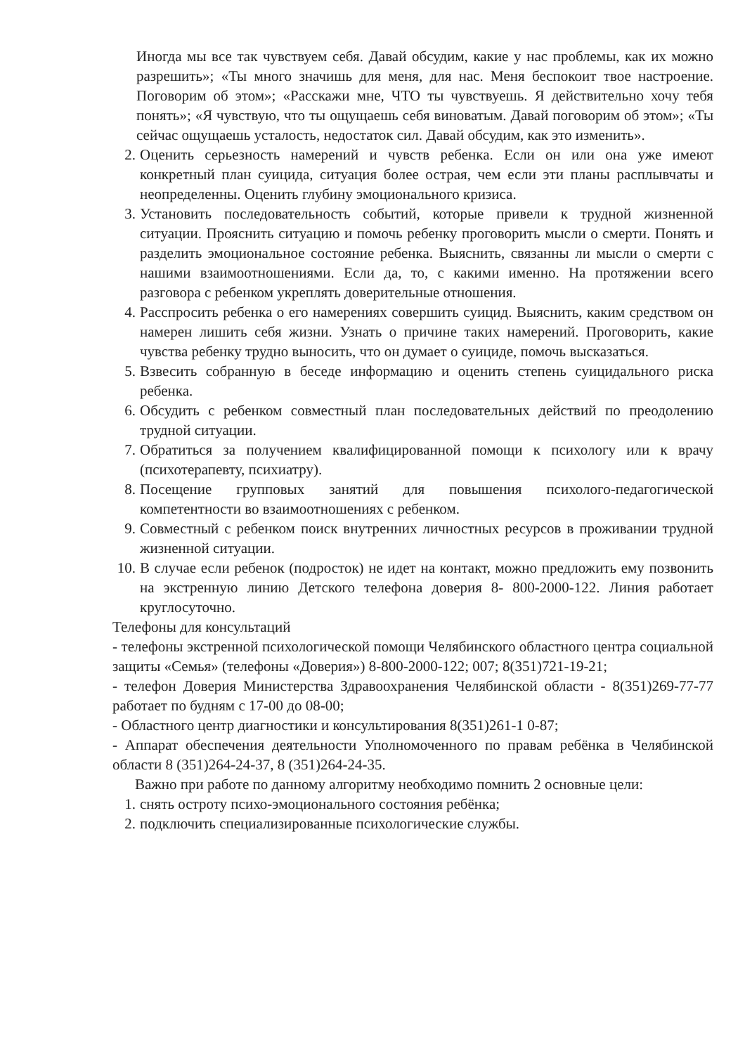Иногда мы все так чувствуем себя. Давай обсудим, какие у нас проблемы, как их можно разрешить»; «Ты много значишь для меня, для нас. Меня беспокоит твое настроение. Поговорим об этом»; «Расскажи мне, ЧТО ты чувствуешь. Я действительно хочу тебя понять»; «Я чувствую, что ты ощущаешь себя виноватым. Давай поговорим об этом»; «Ты сейчас ощущаешь усталость, недостаток сил. Давай обсудим, как это изменить».
2. Оценить серьезность намерений и чувств ребенка. Если он или она уже имеют конкретный план суицида, ситуация более острая, чем если эти планы расплывчаты и неопределенны. Оценить глубину эмоционального кризиса.
3. Установить последовательность событий, которые привели к трудной жизненной ситуации. Прояснить ситуацию и помочь ребенку проговорить мысли о смерти. Понять и разделить эмоциональное состояние ребенка. Выяснить, связанны ли мысли о смерти с нашими взаимоотношениями. Если да, то, с какими именно. На протяжении всего разговора с ребенком укреплять доверительные отношения.
4. Расспросить ребенка о его намерениях совершить суицид. Выяснить, каким средством он намерен лишить себя жизни. Узнать о причине таких намерений. Проговорить, какие чувства ребенку трудно выносить, что он думает о суициде, помочь высказаться.
5. Взвесить собранную в беседе информацию и оценить степень суицидального риска ребенка.
6. Обсудить с ребенком совместный план последовательных действий по преодолению трудной ситуации.
7. Обратиться за получением квалифицированной помощи к психологу или к врачу (психотерапевту, психиатру).
8. Посещение групповых занятий для повышения психолого-педагогической компетентности во взаимоотношениях с ребенком.
9. Совместный с ребенком поиск внутренних личностных ресурсов в проживании трудной жизненной ситуации.
10. В случае если ребенок (подросток) не идет на контакт, можно предложить ему позвонить на экстренную линию Детского телефона доверия 8- 800-2000-122. Линия работает круглосуточно.
Телефоны для консультаций
- телефоны экстренной психологической помощи Челябинского областного центра социальной защиты «Семья» (телефоны «Доверия») 8-800-2000-122; 007; 8(351)721-19-21;
- телефон Доверия Министерства Здравоохранения Челябинской области - 8(351)269-77-77 работает по будням с 17-00 до 08-00;
- Областного центр диагностики и консультирования 8(351)261-1 0-87;
- Аппарат обеспечения деятельности Уполномоченного по правам ребёнка в Челябинской области 8 (351)264-24-37, 8 (351)264-24-35.
Важно при работе по данному алгоритму необходимо помнить 2 основные цели:
1. снять остроту психо-эмоционального состояния ребёнка;
2. подключить специализированные психологические службы.